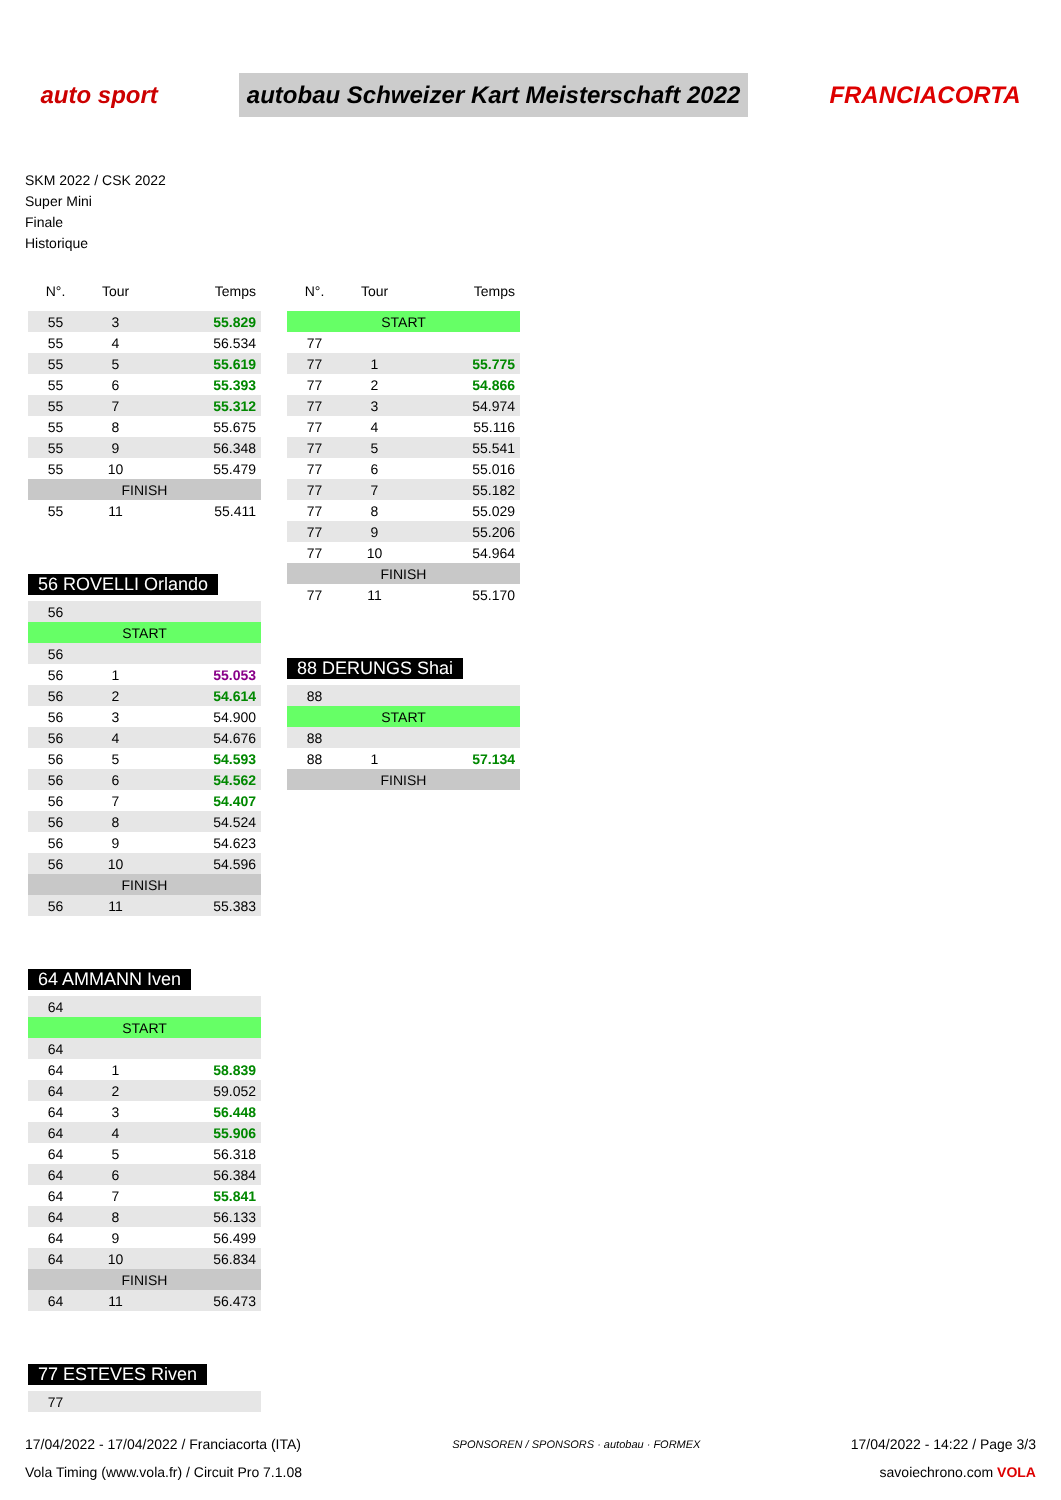auto sport
autobau Schweizer Kart Meisterschaft 2022
FRANCIACORTA
SKM 2022 / CSK 2022
Super Mini
Finale
Historique
| N°. | Tour | Temps |
| --- | --- | --- |
| 55 | 3 | 55.829 |
| 55 | 4 | 56.534 |
| 55 | 5 | 55.619 |
| 55 | 6 | 55.393 |
| 55 | 7 | 55.312 |
| 55 | 8 | 55.675 |
| 55 | 9 | 56.348 |
| 55 | 10 | 55.479 |
| FINISH | | |
| 55 | 11 | 55.411 |
56 ROVELLI Orlando
| 56 | | |
| START | | |
| 56 | | |
| 56 | 1 | 55.053 |
| 56 | 2 | 54.614 |
| 56 | 3 | 54.900 |
| 56 | 4 | 54.676 |
| 56 | 5 | 54.593 |
| 56 | 6 | 54.562 |
| 56 | 7 | 54.407 |
| 56 | 8 | 54.524 |
| 56 | 9 | 54.623 |
| 56 | 10 | 54.596 |
| FINISH | | |
| 56 | 11 | 55.383 |
64 AMMANN Iven
| 64 | | |
| START | | |
| 64 | | |
| 64 | 1 | 58.839 |
| 64 | 2 | 59.052 |
| 64 | 3 | 56.448 |
| 64 | 4 | 55.906 |
| 64 | 5 | 56.318 |
| 64 | 6 | 56.384 |
| 64 | 7 | 55.841 |
| 64 | 8 | 56.133 |
| 64 | 9 | 56.499 |
| 64 | 10 | 56.834 |
| FINISH | | |
| 64 | 11 | 56.473 |
77 ESTEVES Riven
| 77 | | |
| N°. | Tour | Temps |
| --- | --- | --- |
| START | | |
| 77 | | |
| 77 | 1 | 55.775 |
| 77 | 2 | 54.866 |
| 77 | 3 | 54.974 |
| 77 | 4 | 55.116 |
| 77 | 5 | 55.541 |
| 77 | 6 | 55.016 |
| 77 | 7 | 55.182 |
| 77 | 8 | 55.029 |
| 77 | 9 | 55.206 |
| 77 | 10 | 54.964 |
| FINISH | | |
| 77 | 11 | 55.170 |
88 DERUNGS Shai
| 88 | | |
| START | | |
| 88 | | |
| 88 | 1 | 57.134 |
| FINISH | | |
17/04/2022 - 17/04/2022 / Franciacorta (ITA)
Vola Timing (www.vola.fr) / Circuit Pro 7.1.08
SPONSOREN / SPONSORS · autobau · FORMEX
17/04/2022 - 14:22 / Page 3/3
savoiechrono.com VOLA